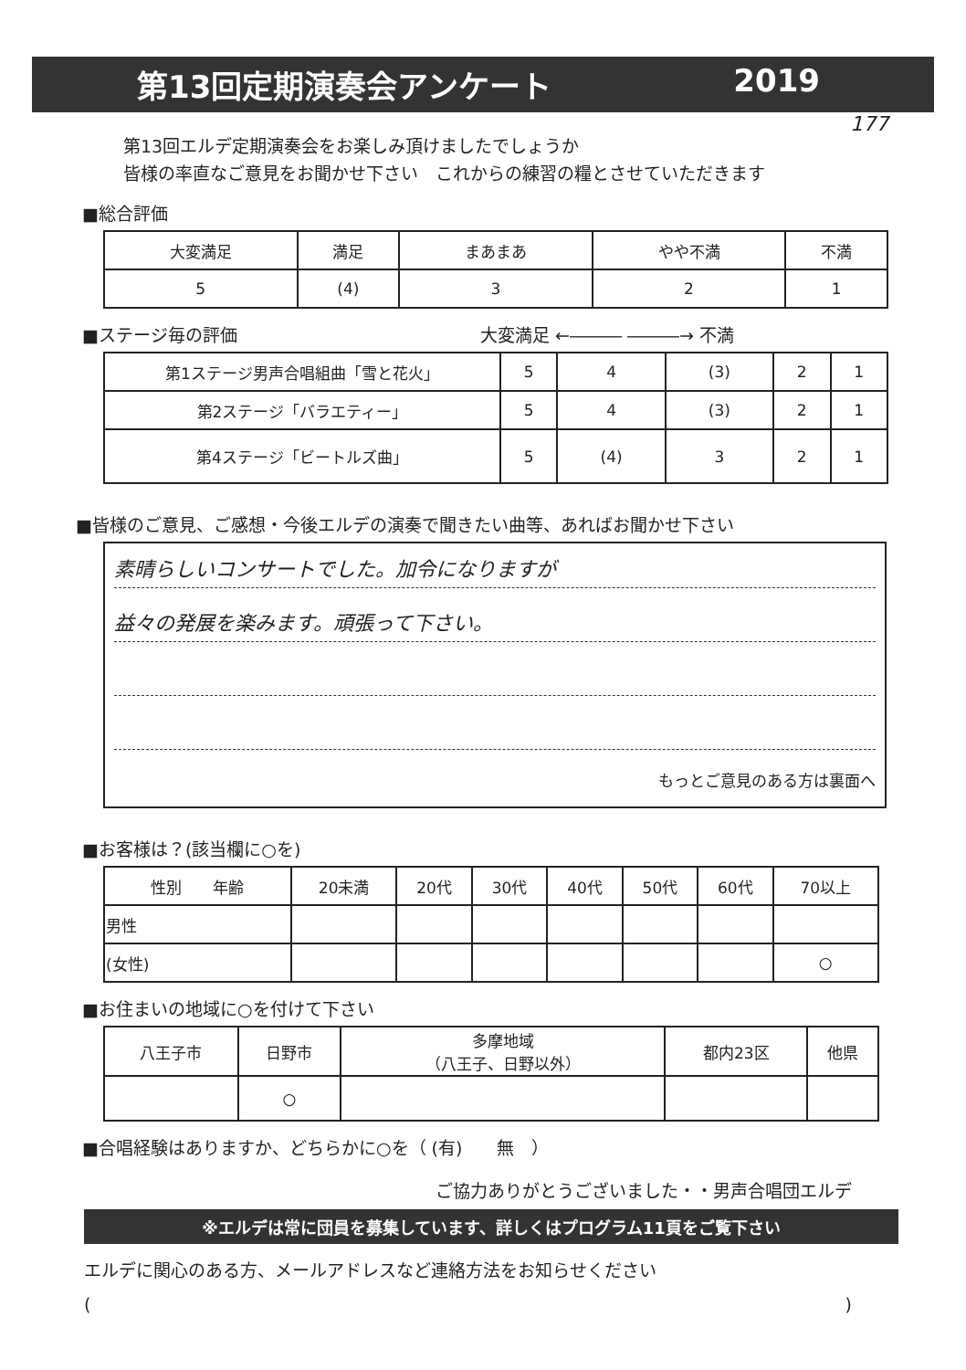第13回定期演奏会アンケート 2019
177
第13回エルデ定期演奏会をお楽しみ頂けましたでしょうか
皆様の率直なご意見をお聞かせ下さい　これからの練習の糧とさせていただきます
■総合評価
| 大変満足 | 満足 | まあまあ | やや不満 | 不満 |
| 5 | (4) | 3 | 2 | 1 |
■ステージ毎の評価 大変満足 ←――― ―――→ 不満
| 第1ステージ男声合唱組曲「雪と花火」 | 5 | 4 | (3) | 2 | 1 |
| 第2ステージ「バラエティー」 | 5 | 4 | (3) | 2 | 1 |
| 第4ステージ「ビートルズ曲」 | 5 | (4) | 3 | 2 | 1 |
■皆様のご意見、ご感想・今後エルデの演奏で聞きたい曲等、あればお聞かせ下さい
素晴らしいコンサートでした。加令になりますが
益々の発展を楽みます。頑張って下さい。
もっとご意見のある方は裏面へ
■お客様は？(該当欄に○を)
| 性別 年齢 | 20未満 | 20代 | 30代 | 40代 | 50代 | 60代 | 70以上 |
| 男性 | | | | | | | |
| (女性) | | | | | | | ○ |
■お住まいの地域に○を付けて下さい
| 八王子市 | 日野市 | 多摩地域 （八王子、日野以外） | 都内23区 | 他県 |
| | ○ | | | |
■合唱経験はありますか、どちらかに○を（ (有)　　無　）
ご協力ありがとうございました・・男声合唱団エルデ
※エルデは常に団員を募集しています、詳しくはプログラム11頁をご覧下さい
エルデに関心のある方、メールアドレスなど連絡方法をお知らせください
()